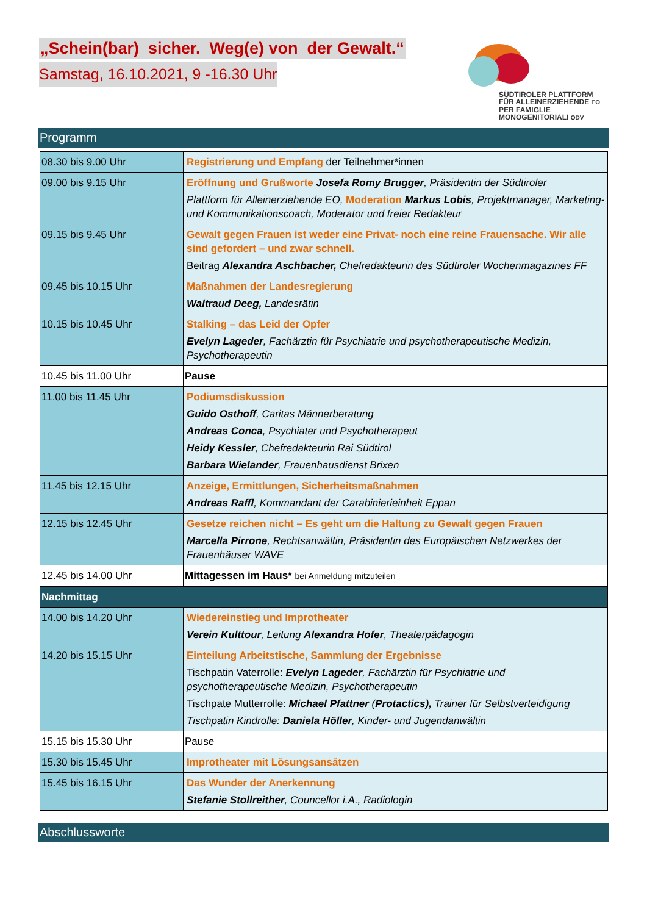„Schein(bar) sicher. Weg(e) von der Gewalt.“
Samstag, 16.10.2021, 9 -16.30 Uhr
SÜDTIROLER PLATTFORM
FÜR ALLEINERZIEHENDE EO
PER FAMIGLIE
MONOGENITORIALI ODV
Programm
| 08.30 bis 9.00 Uhr | Registrierung und Empfang der Teilnehmer*innen |
| 09.00 bis 9.15 Uhr | Eröffnung und Grußworte Josefa Romy Brugger , Präsidentin der Südtiroler Plattform für Alleinerziehende EO, Moderation Markus Lobis , Projektmanager, Marketing- und Kommunikationscoach, Moderator und freier Redakteur |
| 09.15 bis 9.45 Uhr | Gewalt gegen Frauen ist weder eine Privat- noch eine reine Frauensache. Wir alle sind gefordert – und zwar schnell. Beitrag Alexandra Aschbacher, Chefredakteurin des Südtiroler Wochenmagazines FF |
| 09.45 bis 10.15 Uhr | Maßnahmen der Landesregierung Waltraud Deeg, Landesrätin |
| 10.15 bis 10.45 Uhr | Stalking – das Leid der Opfer Evelyn Lageder , Fachärztin für Psychiatrie und psychotherapeutische Medizin, Psychotherapeutin |
| 10.45 bis 11.00 Uhr | Pause |
| 11.00 bis 11.45 Uhr | Podiumsdiskussion Guido Osthoff , Caritas Männerberatung Andreas Conca , Psychiater und Psychotherapeut Heidy Kessler , Chefredakteurin Rai Südtirol Barbara Wielander , Frauenhausdienst Brixen |
| 11.45 bis 12.15 Uhr | Anzeige, Ermittlungen, Sicherheitsmaßnahmen Andreas Raffl , Kommandant der Carabinierieinheit Eppan |
| 12.15 bis 12.45 Uhr | Gesetze reichen nicht – Es geht um die Haltung zu Gewalt gegen Frauen Marcella Pirrone , Rechtsanwältin, Präsidentin des Europäischen Netzwerkes der Frauenhäuser WAVE |
| 12.45 bis 14.00 Uhr | Mittagessen im Haus* bei Anmeldung mitzuteilen |
| Nachmittag | |
| 14.00 bis 14.20 Uhr | Wiedereinstieg und Improtheater Verein Kulttour , Leitung Alexandra Hofer , Theaterpädagogin |
| 14.20 bis 15.15 Uhr | Einteilung Arbeitstische, Sammlung der Ergebnisse Tischpatin Vaterrolle: Evelyn Lageder , Fachärztin für Psychiatrie und psychotherapeutische Medizin, Psychotherapeutin Tischpate Mutterrolle: Michael Pfattner ( Protactics), Trainer für Selbstverteidigung Tischpatin Kindrolle: Daniela Höller , Kinder- und Jugendanwältin |
| 15.15 bis 15.30 Uhr | Pause |
| 15.30 bis 15.45 Uhr | Improtheater mit Lösungsansätzen |
| 15.45 bis 16.15 Uhr | Das Wunder der Anerkennung Stefanie Stollreither , Councellor i.A., Radiologin |
Abschlussworte